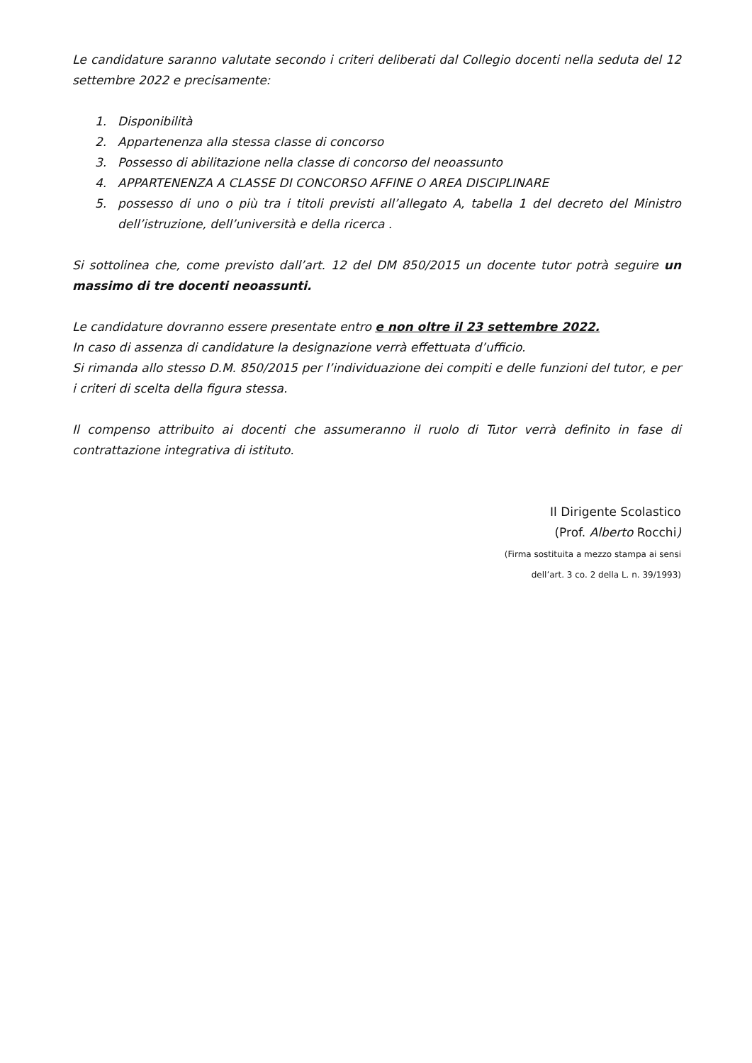Le candidature saranno valutate secondo i criteri deliberati dal Collegio docenti nella seduta del 12 settembre 2022 e precisamente:
1. Disponibilità
2. Appartenenza alla stessa classe di concorso
3. Possesso di abilitazione nella classe di concorso del neoassunto
4. APPARTENENZA A CLASSE DI CONCORSO AFFINE O AREA DISCIPLINARE
5. possesso di uno o più tra i titoli previsti all’allegato A, tabella 1 del decreto del Ministro dell’istruzione, dell’università e della ricerca .
Si sottolinea che, come previsto dall’art. 12 del DM 850/2015 un docente tutor potrà seguire un massimo di tre docenti neoassunti.
Le candidature dovranno essere presentate entro e non oltre il 23 settembre 2022.
In caso di assenza di candidature la designazione verrà effettuata d’ufficio.
Si rimanda allo stesso D.M. 850/2015 per l’individuazione dei compiti e delle funzioni del tutor, e per i criteri di scelta della figura stessa.
Il compenso attribuito ai docenti che assumeranno il ruolo di Tutor verrà definito in fase di contrattazione integrativa di istituto.
Il Dirigente Scolastico
(Prof. Alberto Rocchi)
(Firma sostituita a mezzo stampa ai sensi
dell’art. 3 co. 2 della L. n. 39/1993)